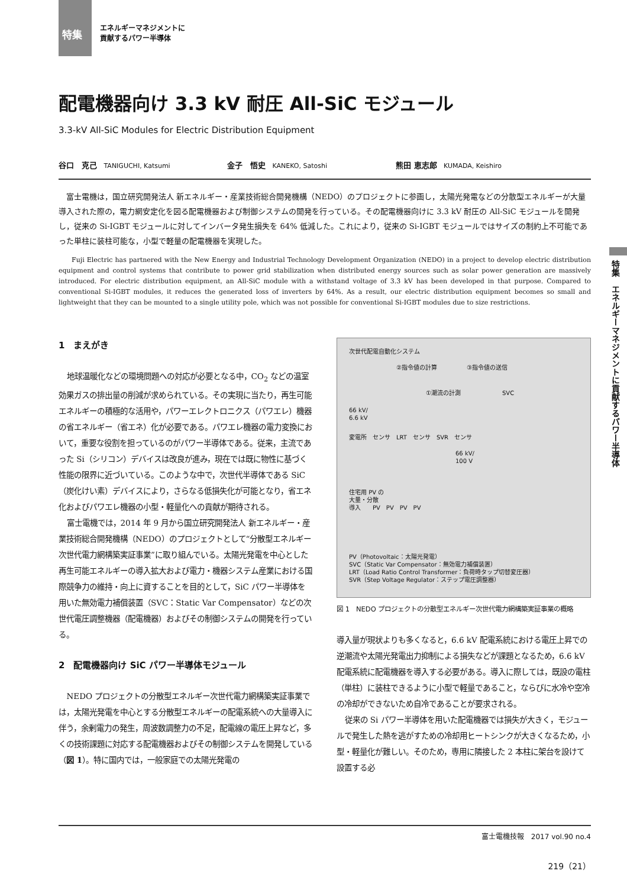特集 エネルギーマネジメントに
貢献するパワー半導体
特集　エネルギーマネジメントに貢献するパワー半導体
配電機器向け 3.3 kV 耐圧 All-SiC モジュール
3.3-kV All-SiC Modules for Electric Distribution Equipment
谷口　克己 TANIGUCHI, Katsumi
金子　悟史 KANEKO, Satoshi
熊田 恵志郎 KUMADA, Keishiro
富士電機は，国立研究開発法人 新エネルギー・産業技術総合開発機構（NEDO）のプロジェクトに参画し，太陽光発電などの分散型エネルギーが大量導入された際の，電力網安定化を図る配電機器および制御システムの開発を行っている。その配電機器向けに 3.3 kV 耐圧の All-SiC モジュールを開発し，従来の Si-IGBT モジュールに対してインバータ発生損失を 64% 低減した。これにより，従来の Si-IGBT モジュールではサイズの制約上不可能であった単柱に装柱可能な，小型で軽量の配電機器を実現した。
Fuji Electric has partnered with the New Energy and Industrial Technology Development Organization (NEDO) in a project to develop electric distribution equipment and control systems that contribute to power grid stabilization when distributed energy sources such as solar power generation are massively introduced. For electric distribution equipment, an All-SiC module with a withstand voltage of 3.3 kV has been developed in that purpose. Compared to conventional Si-IGBT modules, it reduces the generated loss of inverters by 64%. As a result, our electric distribution equipment becomes so small and lightweight that they can be mounted to a single utility pole, which was not possible for conventional Si-IGBT modules due to size restrictions.
1　まえがき
地球温暖化などの環境問題への対応が必要となる中，CO<sub>2</sub> などの温室効果ガスの排出量の削減が求められている。その実現に当たり，再生可能エネルギーの積極的な活用や，パワーエレクトロニクス（パワエレ）機器の省エネルギー（省エネ）化が必要である。パワエレ機器の電力変換において，重要な役割を担っているのがパワー半導体である。従来，主流であった Si（シリコン）デバイスは改良が進み，現在では既に物性に基づく性能の限界に近づいている。このような中で，次世代半導体である SiC（炭化けい素）デバイスにより，さらなる低損失化が可能となり，省エネ化およびパワエレ機器の小型・軽量化への貢献が期待される。
富士電機では，2014 年 9 月から国立研究開発法人 新エネルギー・産業技術総合開発機構（NEDO）のプロジェクトとして“分散型エネルギー次世代電力網構築実証事業”に取り組んでいる。太陽光発電を中心とした再生可能エネルギーの導入拡大および電力・機器システム産業における国際競争力の維持・向上に資することを目的として，SiC パワー半導体を用いた無効電力補償装置（SVC：Static Var Compensator）などの次世代電圧調整機器（配電機器）およびその制御システムの開発を行っている。
2　配電機器向け SiC パワー半導体モジュール
NEDO プロジェクトの分散型エネルギー次世代電力網構築実証事業では，太陽光発電を中心とする分散型エネルギーの配電系統への大量導入に伴う，余剰電力の発生，周波数調整力の不足，配電線の電圧上昇など，多くの技術課題に対応する配電機器およびその制御システムを開発している（図 1）。特に国内では，一般家庭での太陽光発電の
次世代配電自動化システム
②指令値の計算　　　　　③指令値の送信
①潮流の計測　　　　　　　SVC
66 kV/
6.6 kV
変電所　センサ　LRT　センサ　SVR　センサ
66 kV/
100 V
住宅用 PV の
大量・分散
導入　　PV　PV　PV　PV
PV（Photovoltaic：太陽光発電）
SVC（Static Var Compensator：無効電力補償装置）
LRT（Load Ratio Control Transformer：負荷時タップ切替変圧器）
SVR（Step Voltage Regulator：ステップ電圧調整器）
図 1　NEDO プロジェクトの分散型エネルギー次世代電力網構築実証事業の概略
導入量が現状よりも多くなると，6.6 kV 配電系統における電圧上昇での逆潮流や太陽光発電出力抑制による損失などが課題となるため，6.6 kV 配電系統に配電機器を導入する必要がある。導入に際しては，既設の電柱（単柱）に装柱できるように小型で軽量であること，ならびに水冷や空冷の冷却ができないため自冷であることが要求される。
従来の Si パワー半導体を用いた配電機器では損失が大きく，モジュールで発生した熱を逃がすための冷却用ヒートシンクが大きくなるため，小型・軽量化が難しい。そのため，専用に隣接した 2 本柱に架台を設けて設置する必
富士電機技報　2017 vol.90 no.4
219（21）